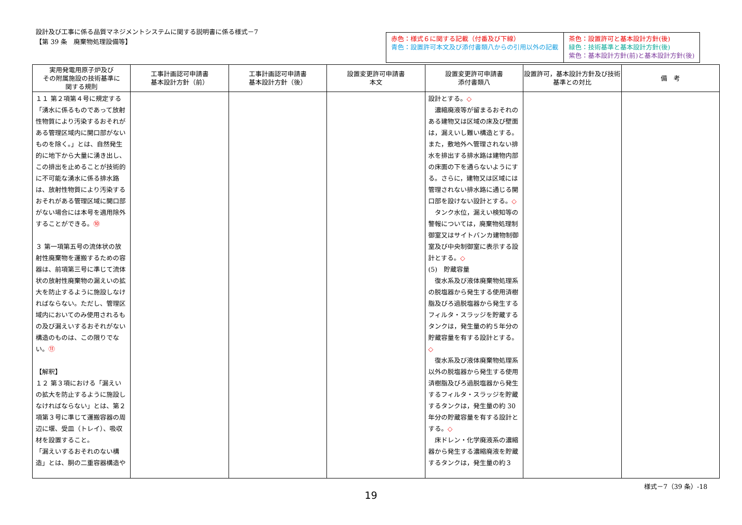設計及び工事に係る品質マネジメントシステムに関する説明書に係る様式－7
【第 39 条　廃棄物処理設備等】
赤色：様式６に関する記載（付番及び下線）
青色：設置許可本文及び添付書類八からの引用以外の記載
茶色：設置許可と基本設計方針(後)
緑色：技術基準と基本設計方針(後)
紫色：基本設計方針(前)と基本設計方針(後)
| 実用発電用原子炉及び その附属施設の技術基準に 関する規則 | 工事計画認可申請書 基本設計方針（前） | 工事計画認可申請書 基本設計方針（後） | 設置変更許可申請書 本文 | 設置変更許可申請書 添付書類八 | 設置許可，基本設計方針及び技術基準との対比 | 備 考 |
| --- | --- | --- | --- | --- | --- | --- |
| １１ 第２項第４号に規定する「湧水に係るものであって放射性物質により汚染するおそれがある管理区域内に開口部がないものを除く。」とは、自然発生的に地下から大量に湧き出し、この排出を止めることが技術的に不可能な湧水に係る排水路は、放射性物質により汚染するおそれがある管理区域に開口部がない場合には本号を適用除外することができる。 ⑩ ３ 第一項第五号の流体状の放射性廃棄物を運搬するための容器は、前項第三号に準じて流体状の放射性廃棄物の漏えいの拡大を防止するように施設しなければならない。ただし、管理区域内においてのみ使用されるもの及び漏えいするおそれがない構造のものは、この限りでない。 ⑪ 【解釈】 １２ 第３項における「漏えいの拡大を防止するように施設しなければならない」とは、第２項第３号に準じて運搬容器の周辺に堰、受皿（トレイ）、吸収材を設置すること。 「漏えいするおそれのない構造」とは、胴の二重容器構造や | | | | 設計とする。 ◇ 濃縮廃液等が留まるおそれのある建物又は区域の床及び壁面は，漏えいし難い構造とする。また，敷地外へ管理されない排水を排出する排水路は建物内部の床面の下を通らないようにする。さらに，建物又は区域には管理されない排水路に通じる開口部を設けない設計とする。 ◇ タンク水位，漏えい検知等の警報については，廃棄物処理制御室又はサイトバンカ建物制御室及び中央制御室に表示する設計とする。 ◇ (5) 貯蔵容量 復水系及び液体廃棄物処理系の脱塩器から発生する使用済樹脂及びろ過脱塩器から発生するフィルタ・スラッジを貯蔵するタンクは，発生量の約５年分の貯蔵容量を有する設計とする。 ◇ 復水系及び液体廃棄物処理系以外の脱塩器から発生する使用済樹脂及びろ過脱塩器から発生するフィルタ・スラッジを貯蔵するタンクは，発生量の約 30 年分の貯蔵容量を有する設計とする。 ◇ 床ドレン・化学廃液系の濃縮器から発生する濃縮廃液を貯蔵するタンクは，発生量の約３ | | |
19
様式－7（39 条）-18